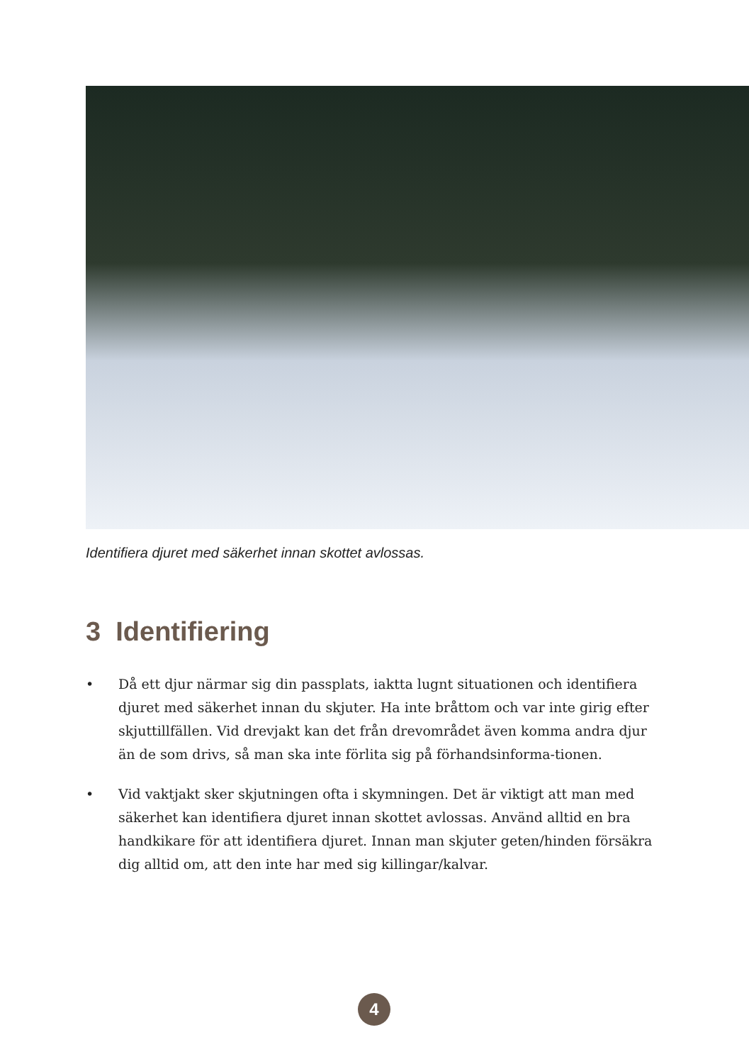Identifiera djuret med säkerhet innan skottet avlossas.
3 Identifiering
• Då ett djur närmar sig din passplats, iaktta lugnt situationen och identifiera djuret med säkerhet innan du skjuter. Ha inte bråttom och var inte girig efter skjuttillfällen. Vid drevjakt kan det från drevområdet även komma andra djur än de som drivs, så man ska inte förlita sig på förhandsinforma-tionen.
• Vid vaktjakt sker skjutningen ofta i skymningen. Det är viktigt att man med säkerhet kan identifiera djuret innan skottet avlossas. Använd alltid en bra handkikare för att identifiera djuret. Innan man skjuter geten/hinden försäkra dig alltid om, att den inte har med sig killingar/kalvar.
4